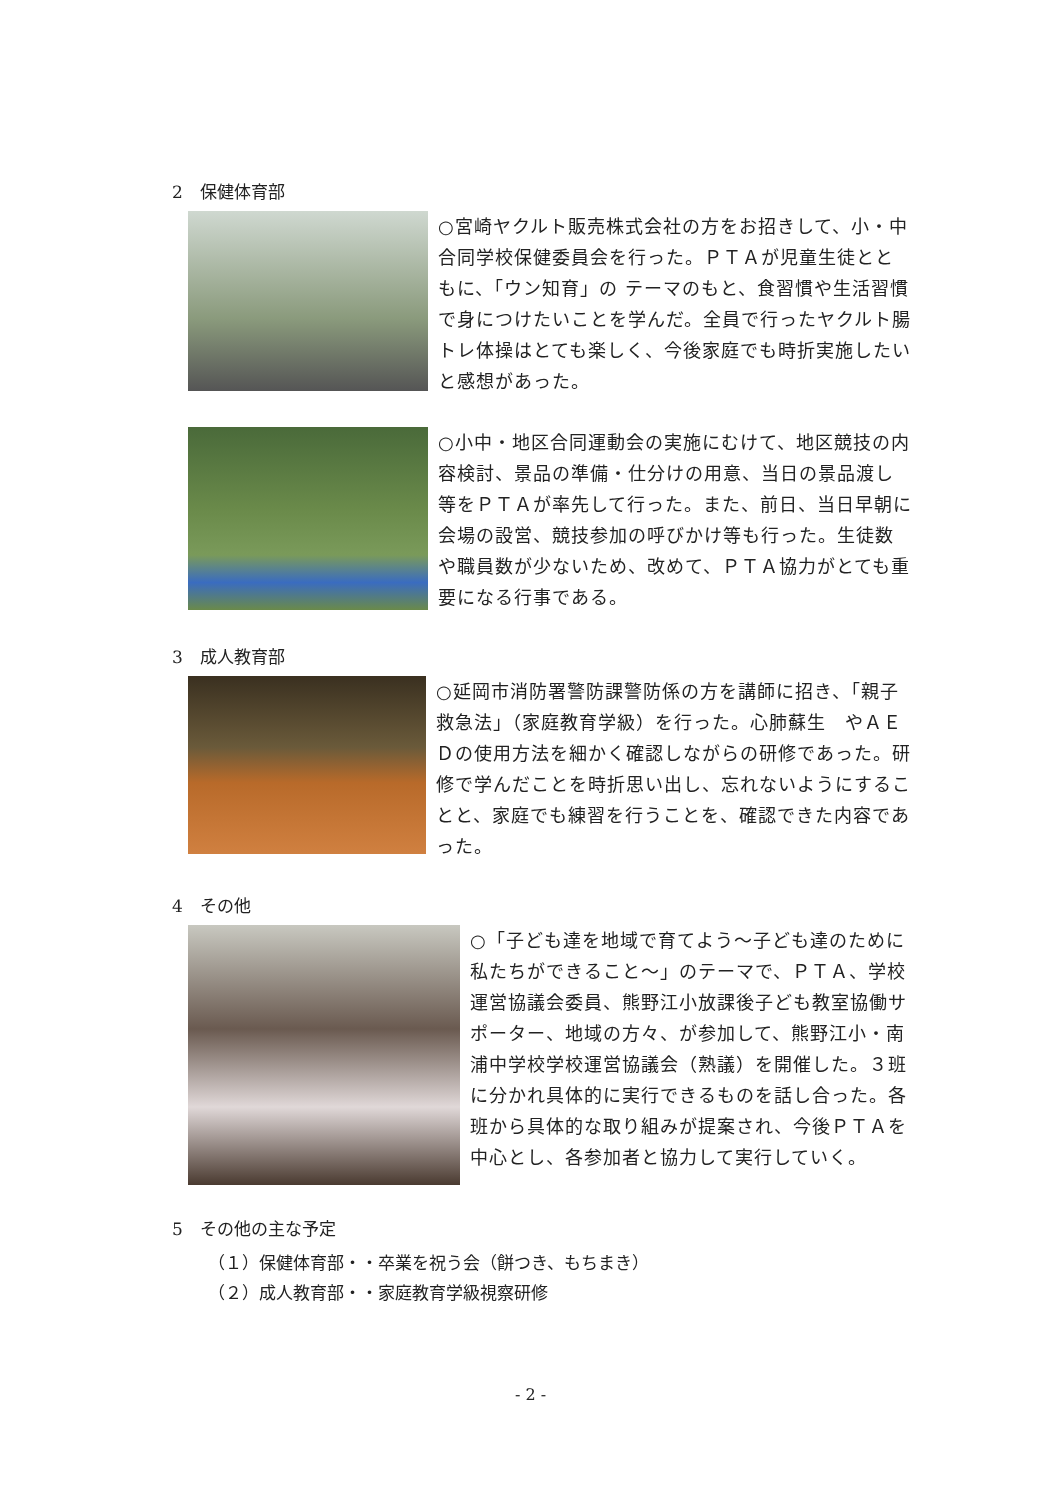2　保健体育部
○宮崎ヤクルト販売株式会社の方をお招きして、小・中合同学校保健委員会を行った。ＰＴＡが児童生徒とともに、「ウン知育」の テーマのもと、食習慣や生活習慣で身につけたいことを学んだ。全員で行ったヤクルト腸トレ体操はとても楽しく、今後家庭でも時折実施したいと感想があった。
○小中・地区合同運動会の実施にむけて、地区競技の内容検討、景品の準備・仕分けの用意、当日の景品渡し等をＰＴＡが率先して行った。また、前日、当日早朝に会場の設営、競技参加の呼びかけ等も行った。生徒数や職員数が少ないため、改めて、ＰＴＡ協力がとても重要になる行事である。
3　成人教育部
○延岡市消防署警防課警防係の方を講師に招き、「親子救急法」（家庭教育学級）を行った。心肺蘇生　やＡＥＤの使用方法を細かく確認しながらの研修であった。研修で学んだことを時折思い出し、忘れないようにすることと、家庭でも練習を行うことを、確認できた内容であった。
4　その他
○「子ども達を地域で育てよう～子ども達のために私たちができること～」のテーマで、ＰＴＡ、学校運営協議会委員、熊野江小放課後子ども教室協働サポーター、地域の方々、が参加して、熊野江小・南浦中学校学校運営協議会（熟議）を開催した。３班に分かれ具体的に実行できるものを話し合った。各班から具体的な取り組みが提案され、今後ＰＴＡを中心とし、各参加者と協力して実行していく。
5　その他の主な予定
（１）保健体育部・・卒業を祝う会（餅つき、もちまき）
（２）成人教育部・・家庭教育学級視察研修
- 2 -